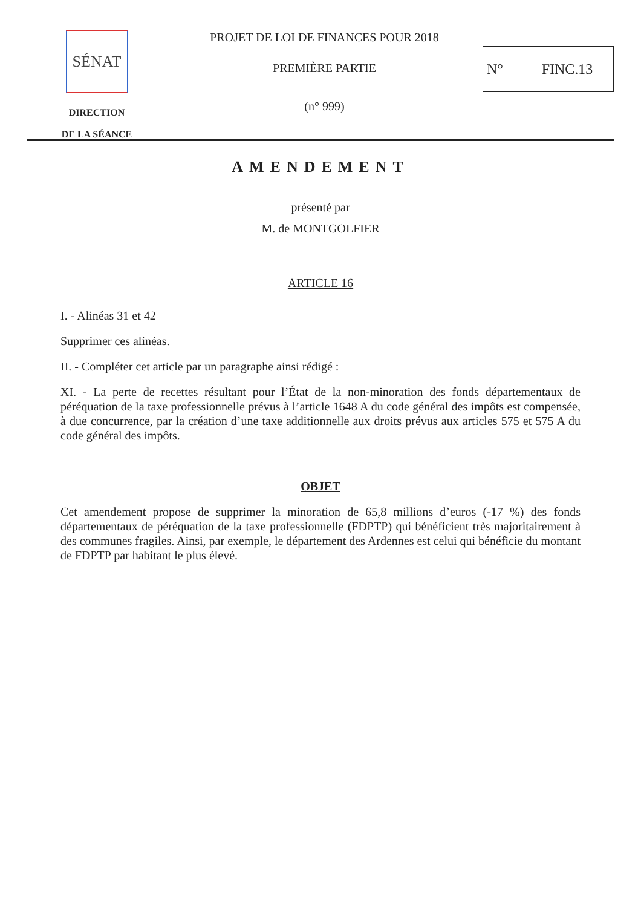SÉNAT
DIRECTION
DE LA SÉANCE
PROJET DE LOI DE FINANCES POUR 2018
PREMIÈRE PARTIE
(n° 999)
N° FINC.13
AMENDEMENT
présenté par
M. de MONTGOLFIER
ARTICLE 16
I. - Alinéas 31 et 42
Supprimer ces alinéas.
II. - Compléter cet article par un paragraphe ainsi rédigé :
XI. - La perte de recettes résultant pour l’État de la non-minoration des fonds départementaux de péréquation de la taxe professionnelle prévus à l’article 1648 A du code général des impôts est compensée, à due concurrence, par la création d’une taxe additionnelle aux droits prévus aux articles 575 et 575 A du code général des impôts.
OBJET
Cet amendement propose de supprimer la minoration de 65,8 millions d’euros (-17 %) des fonds départementaux de péréquation de la taxe professionnelle (FDPTP) qui bénéficient très majoritairement à des communes fragiles. Ainsi, par exemple, le département des Ardennes est celui qui bénéficie du montant de FDPTP par habitant le plus élevé.